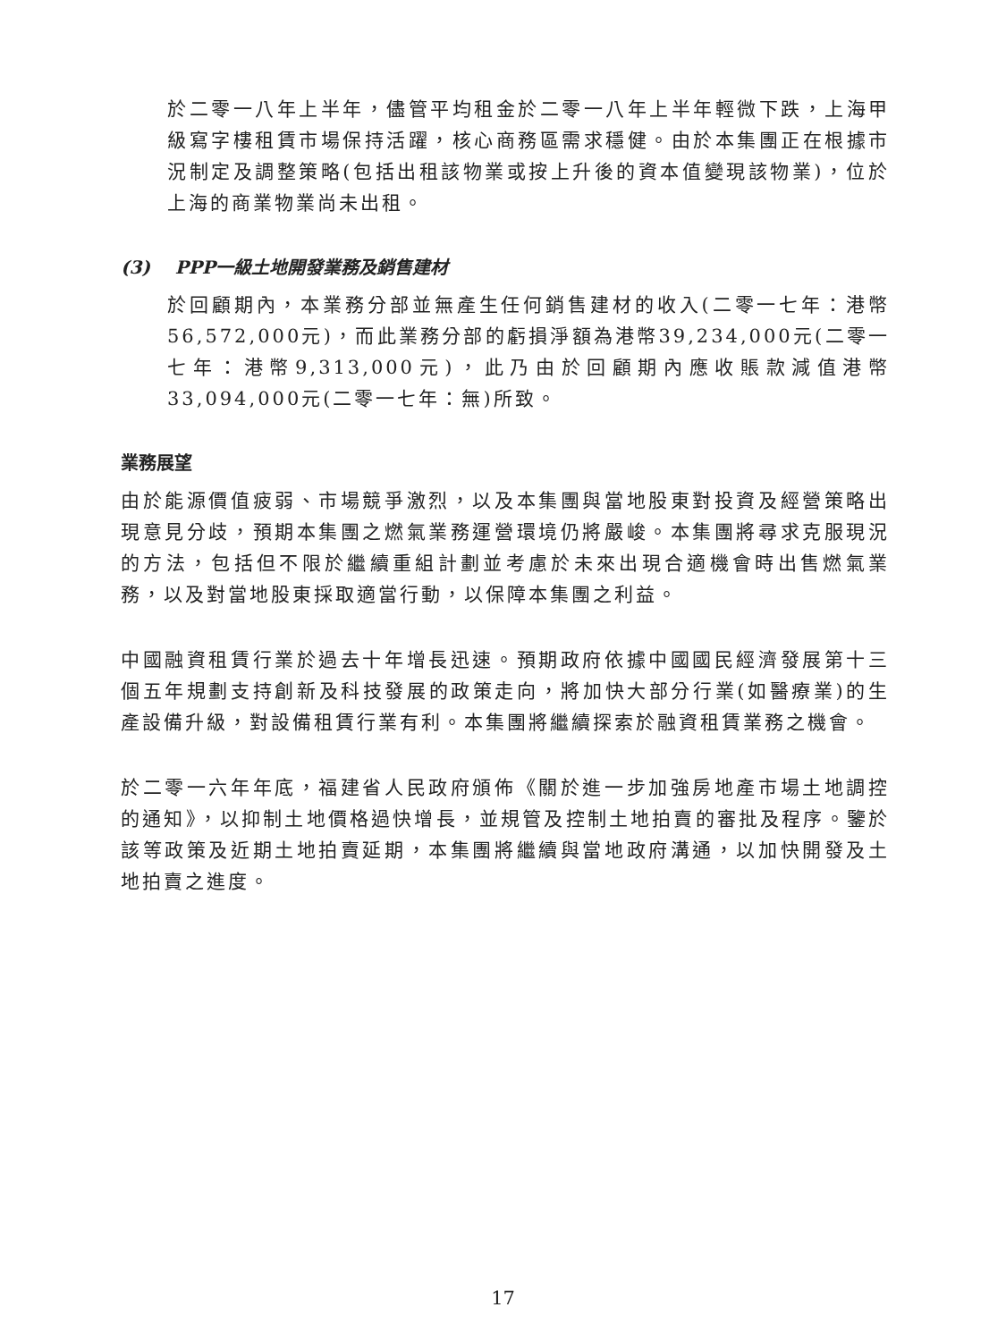於二零一八年上半年，儘管平均租金於二零一八年上半年輕微下跌，上海甲級寫字樓租賃市場保持活躍，核心商務區需求穩健。由於本集團正在根據市況制定及調整策略(包括出租該物業或按上升後的資本值變現該物業)，位於上海的商業物業尚未出租。
(3) PPP一級土地開發業務及銷售建材
於回顧期內，本業務分部並無產生任何銷售建材的收入(二零一七年：港幣56,572,000元)，而此業務分部的虧損淨額為港幣39,234,000元(二零一七年：港幣9,313,000元)，此乃由於回顧期內應收賬款減值港幣33,094,000元(二零一七年：無)所致。
業務展望
由於能源價值疲弱、市場競爭激烈，以及本集團與當地股東對投資及經營策略出現意見分歧，預期本集團之燃氣業務運營環境仍將嚴峻。本集團將尋求克服現況的方法，包括但不限於繼續重組計劃並考慮於未來出現合適機會時出售燃氣業務，以及對當地股東採取適當行動，以保障本集團之利益。
中國融資租賃行業於過去十年增長迅速。預期政府依據中國國民經濟發展第十三個五年規劃支持創新及科技發展的政策走向，將加快大部分行業(如醫療業)的生產設備升級，對設備租賃行業有利。本集團將繼續探索於融資租賃業務之機會。
於二零一六年年底，福建省人民政府頒佈《關於進一步加強房地產市場土地調控的通知》，以抑制土地價格過快增長，並規管及控制土地拍賣的審批及程序。鑒於該等政策及近期土地拍賣延期，本集團將繼續與當地政府溝通，以加快開發及土地拍賣之進度。
17